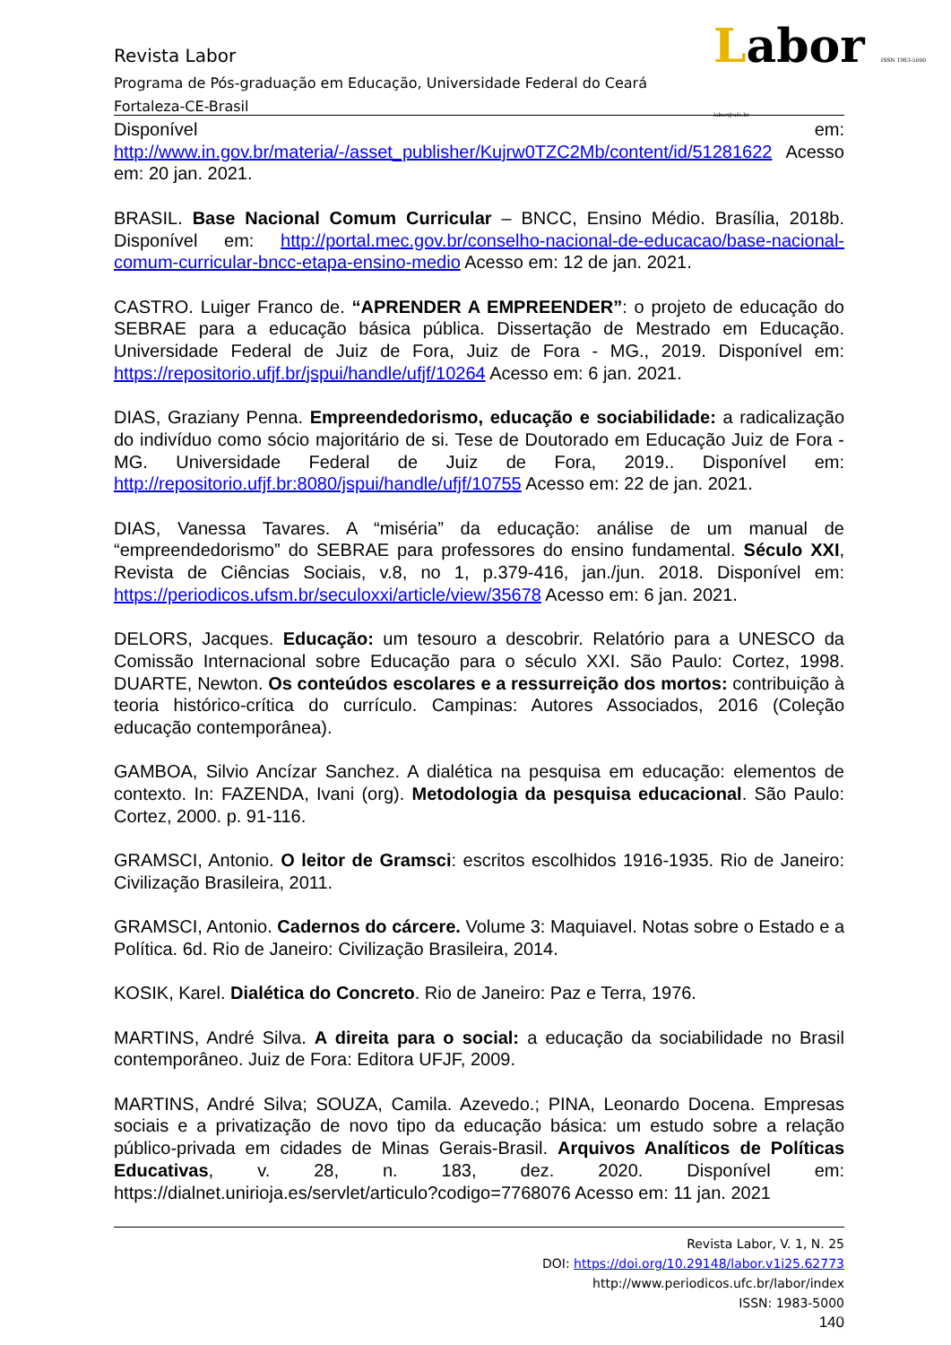Labor ISSN 1983-5000 labor@ufc.br
Revista Labor
Programa de Pós-graduação em Educação, Universidade Federal do Ceará
Fortaleza-CE-Brasil
Disponível em: http://www.in.gov.br/materia/-/asset_publisher/Kujrw0TZC2Mb/content/id/51281622 Acesso em: 20 jan. 2021.
BRASIL. Base Nacional Comum Curricular – BNCC, Ensino Médio. Brasília, 2018b. Disponível em: http://portal.mec.gov.br/conselho-nacional-de-educacao/base-nacional-comum-curricular-bncc-etapa-ensino-medio Acesso em: 12 de jan. 2021.
CASTRO. Luiger Franco de. “APRENDER A EMPREENDER”: o projeto de educação do SEBRAE para a educação básica pública. Dissertação de Mestrado em Educação. Universidade Federal de Juiz de Fora, Juiz de Fora - MG., 2019. Disponível em: https://repositorio.ufjf.br/jspui/handle/ufjf/10264 Acesso em: 6 jan. 2021.
DIAS, Graziany Penna. Empreendedorismo, educação e sociabilidade: a radicalização do indivíduo como sócio majoritário de si. Tese de Doutorado em Educação Juiz de Fora - MG. Universidade Federal de Juiz de Fora, 2019.. Disponível em: http://repositorio.ufjf.br:8080/jspui/handle/ufjf/10755 Acesso em: 22 de jan. 2021.
DIAS, Vanessa Tavares. A “miséria” da educação: análise de um manual de “empreendedorismo” do SEBRAE para professores do ensino fundamental. Século XXI, Revista de Ciências Sociais, v.8, no 1, p.379-416, jan./jun. 2018. Disponível em: https://periodicos.ufsm.br/seculoxxi/article/view/35678 Acesso em: 6 jan. 2021.
DELORS, Jacques. Educação: um tesouro a descobrir. Relatório para a UNESCO da Comissão Internacional sobre Educação para o século XXI. São Paulo: Cortez, 1998. DUARTE, Newton. Os conteúdos escolares e a ressurreição dos mortos: contribuição à teoria histórico-crítica do currículo. Campinas: Autores Associados, 2016 (Coleção educação contemporânea).
GAMBOA, Silvio Ancízar Sanchez. A dialética na pesquisa em educação: elementos de contexto. In: FAZENDA, Ivani (org). Metodologia da pesquisa educacional. São Paulo: Cortez, 2000. p. 91-116.
GRAMSCI, Antonio. O leitor de Gramsci: escritos escolhidos 1916-1935. Rio de Janeiro: Civilização Brasileira, 2011.
GRAMSCI, Antonio. Cadernos do cárcere. Volume 3: Maquiavel. Notas sobre o Estado e a Política. 6d. Rio de Janeiro: Civilização Brasileira, 2014.
KOSIK, Karel. Dialética do Concreto. Rio de Janeiro: Paz e Terra, 1976.
MARTINS, André Silva. A direita para o social: a educação da sociabilidade no Brasil contemporâneo. Juiz de Fora: Editora UFJF, 2009.
MARTINS, André Silva; SOUZA, Camila. Azevedo.; PINA, Leonardo Docena. Empresas sociais e a privatização de novo tipo da educação básica: um estudo sobre a relação público-privada em cidades de Minas Gerais-Brasil. Arquivos Analíticos de Políticas Educativas, v. 28, n. 183, dez. 2020. Disponível em: https://dialnet.unirioja.es/servlet/articulo?codigo=7768076 Acesso em: 11 jan. 2021
Revista Labor, V. 1, N. 25
DOI: https://doi.org/10.29148/labor.v1i25.62773
http://www.periodicos.ufc.br/labor/index
ISSN: 1983-5000
140